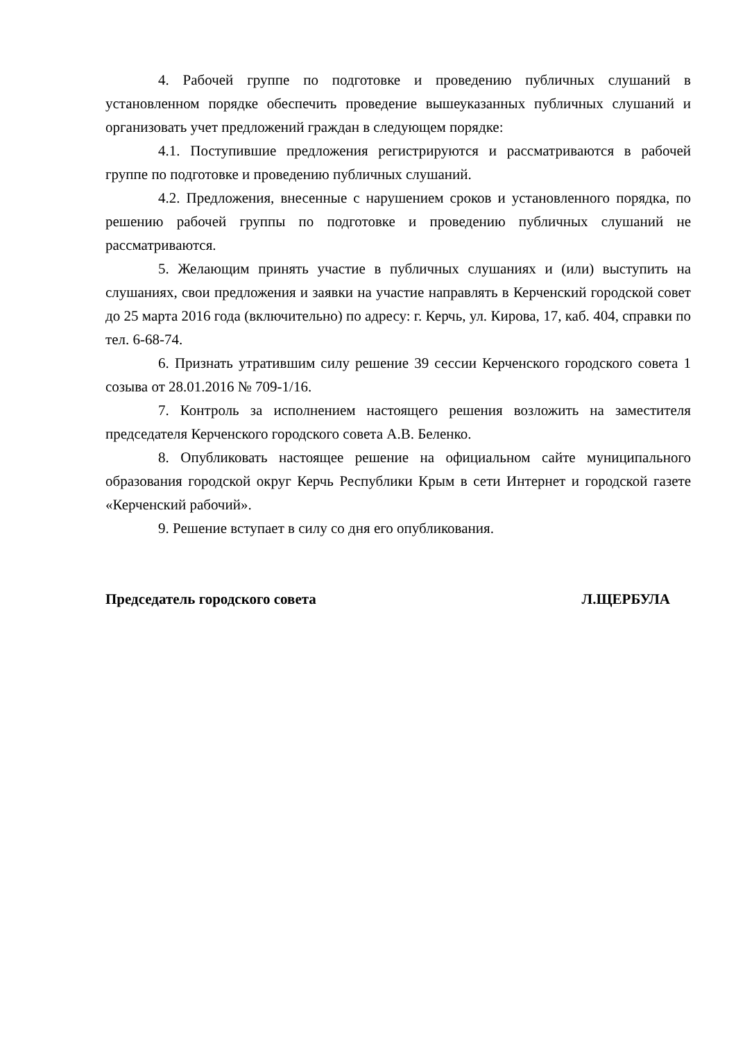4. Рабочей группе по подготовке и проведению публичных слушаний в установленном порядке обеспечить проведение вышеуказанных публичных слушаний и организовать учет предложений граждан в следующем порядке:
4.1. Поступившие предложения регистрируются и рассматриваются в рабочей группе по подготовке и проведению публичных слушаний.
4.2. Предложения, внесенные с нарушением сроков и установленного порядка, по решению рабочей группы по подготовке и проведению публичных слушаний не рассматриваются.
5. Желающим принять участие в публичных слушаниях и (или) выступить на слушаниях, свои предложения и заявки на участие направлять в Керченский городской совет до 25 марта 2016 года (включительно) по адресу: г. Керчь, ул. Кирова, 17, каб. 404, справки по тел. 6-68-74.
6. Признать утратившим силу решение 39 сессии Керченского городского совета 1 созыва от 28.01.2016 № 709-1/16.
7. Контроль за исполнением настоящего решения возложить на заместителя председателя Керченского городского совета А.В. Беленко.
8. Опубликовать настоящее решение на официальном сайте муниципального образования городской округ Керчь Республики Крым в сети Интернет и городской газете «Керченский рабочий».
9. Решение вступает в силу со дня его опубликования.
Председатель городского совета Л.ЩЕРБУЛА